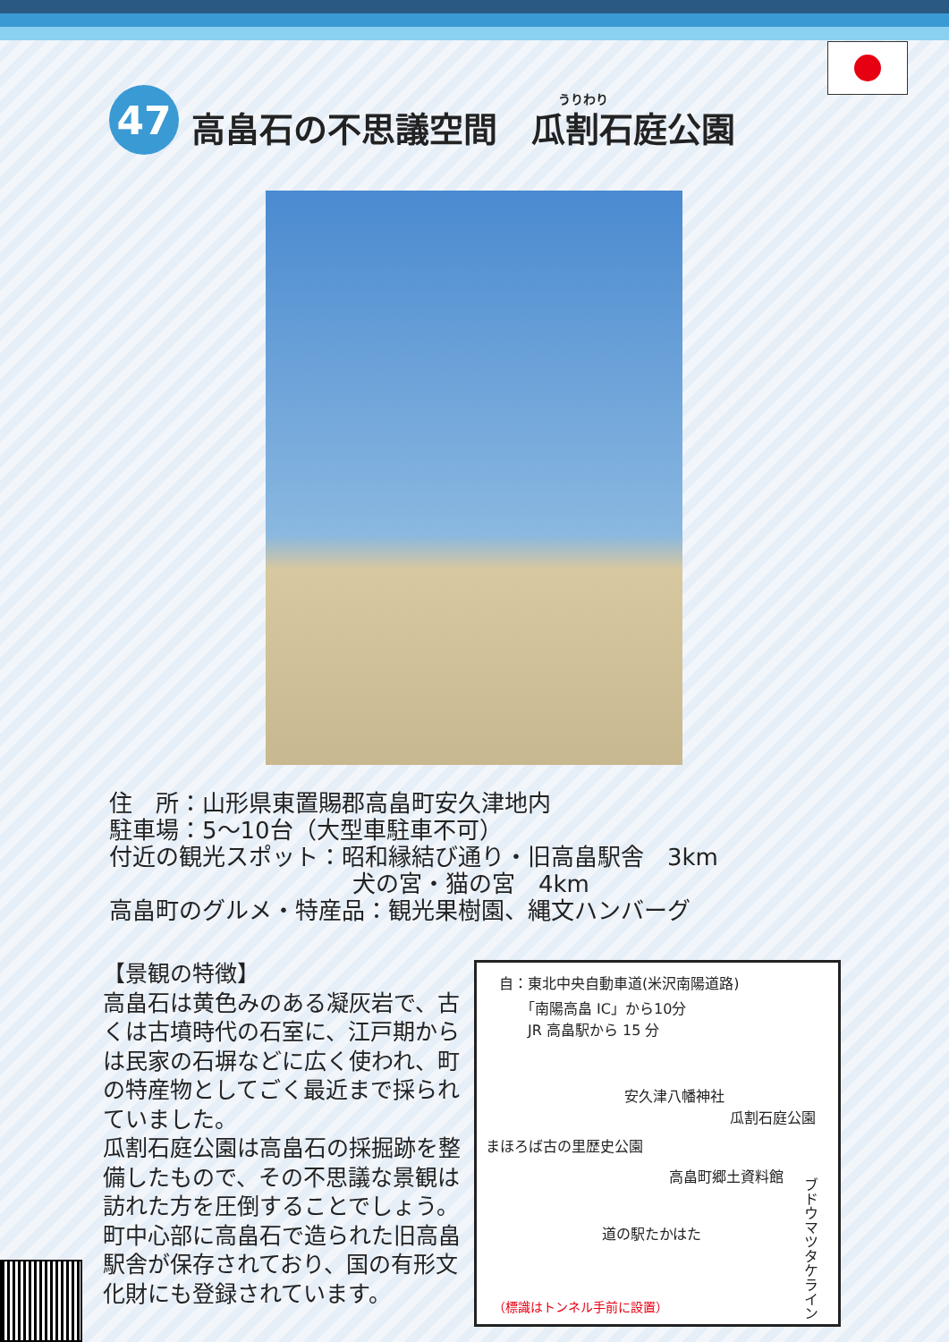47 うりわり
高畠石の不思議空間　瓜割石庭公園
住　所：山形県東置賜郡高畠町安久津地内
駐車場：5～10台（大型車駐車不可）
付近の観光スポット：昭和縁結び通り・旧高畠駅舎　3km
犬の宮・猫の宮　4km
高畠町のグルメ・特産品：観光果樹園、縄文ハンバーグ
【景観の特徴】
高畠石は黄色みのある凝灰岩で、古くは古墳時代の石室に、江戸期からは民家の石塀などに広く使われ、町の特産物としてごく最近まで採られていました。
瓜割石庭公園は高畠石の採掘跡を整備したもので、その不思議な景観は訪れた方を圧倒することでしょう。町中心部に高畠石で造られた旧高畠駅舎が保存されており、国の有形文化財にも登録されています。
自：東北中央自動車道(米沢南陽道路)
　　「南陽高畠 IC」から10分
　　JR 高畠駅から 15 分
安久津八幡神社
瓜割石庭公園
まほろば古の里歴史公園
高畠町郷土資料館
道の駅たかはた
ブドウマツタケライン
（標識はトンネル手前に設置）